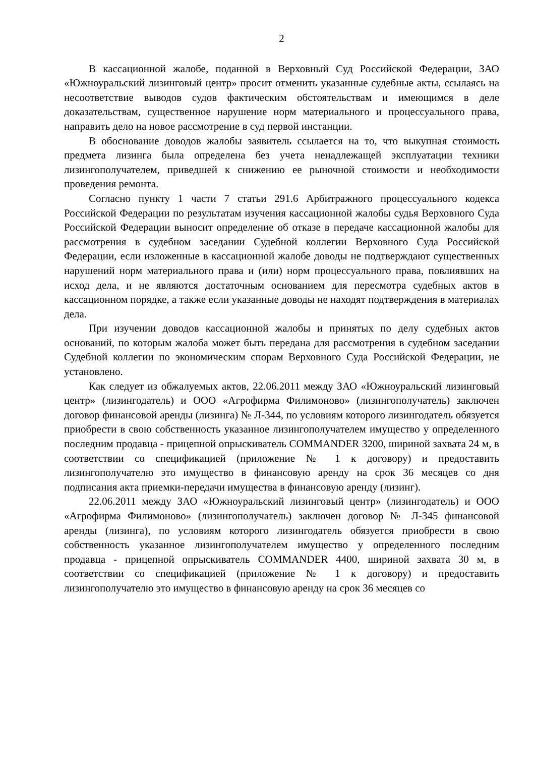2
В кассационной жалобе, поданной в Верховный Суд Российской Федерации, ЗАО «Южноуральский лизинговый центр» просит отменить указанные судебные акты, ссылаясь на несоответствие выводов судов фактическим обстоятельствам и имеющимся в деле доказательствам, существенное нарушение норм материального и процессуального права, направить дело на новое рассмотрение в суд первой инстанции.
В обоснование доводов жалобы заявитель ссылается на то, что выкупная стоимость предмета лизинга была определена без учета ненадлежащей эксплуатации техники лизингополучателем, приведшей к снижению ее рыночной стоимости и необходимости проведения ремонта.
Согласно пункту 1 части 7 статьи 291.6 Арбитражного процессуального кодекса Российской Федерации по результатам изучения кассационной жалобы судья Верховного Суда Российской Федерации выносит определение об отказе в передаче кассационной жалобы для рассмотрения в судебном заседании Судебной коллегии Верховного Суда Российской Федерации, если изложенные в кассационной жалобе доводы не подтверждают существенных нарушений норм материального права и (или) норм процессуального права, повлиявших на исход дела, и не являются достаточным основанием для пересмотра судебных актов в кассационном порядке, а также если указанные доводы не находят подтверждения в материалах дела.
При изучении доводов кассационной жалобы и принятых по делу судебных актов оснований, по которым жалоба может быть передана для рассмотрения в судебном заседании Судебной коллегии по экономическим спорам Верховного Суда Российской Федерации, не установлено.
Как следует из обжалуемых актов, 22.06.2011 между ЗАО «Южноуральский лизинговый центр» (лизингодатель) и ООО «Агрофирма Филимоново» (лизингополучатель) заключен договор финансовой аренды (лизинга) № Л-344, по условиям которого лизингодатель обязуется приобрести в свою собственность указанное лизингополучателем имущество у определенного последним продавца - прицепной опрыскиватель COMMANDER 3200, шириной захвата 24 м, в соответствии со спецификацией (приложение № 1 к договору) и предоставить лизингополучателю это имущество в финансовую аренду на срок 36 месяцев со дня подписания акта приемки-передачи имущества в финансовую аренду (лизинг).
22.06.2011 между ЗАО «Южноуральский лизинговый центр» (лизингодатель) и ООО «Агрофирма Филимоново» (лизингополучатель) заключен договор № Л-345 финансовой аренды (лизинга), по условиям которого лизингодатель обязуется приобрести в свою собственность указанное лизингополучателем имущество у определенного последним продавца - прицепной опрыскиватель COMMANDER 4400, шириной захвата 30 м, в соответствии со спецификацией (приложение № 1 к договору) и предоставить лизингополучателю это имущество в финансовую аренду на срок 36 месяцев со